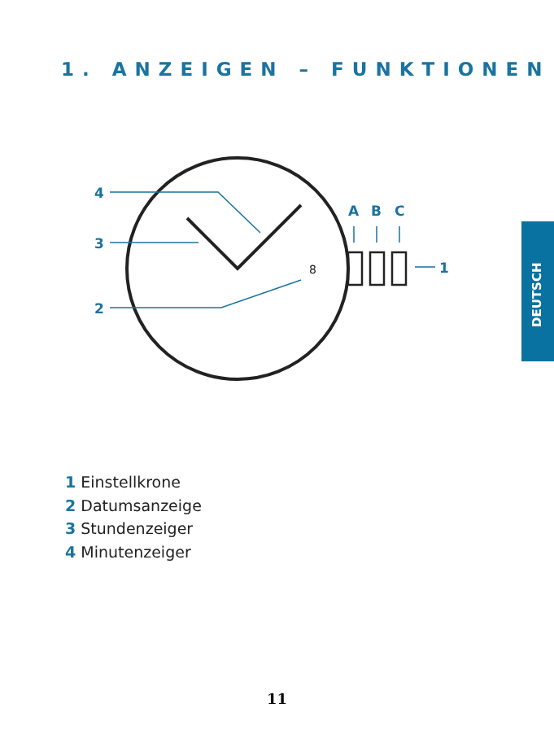1. ANZEIGEN – FUNKTIONEN
DEUTSCH
4
3
2
A
B
C
1
8
1 Einstellkrone
2 Datumsanzeige
3 Stundenzeiger
4 Minutenzeiger
11